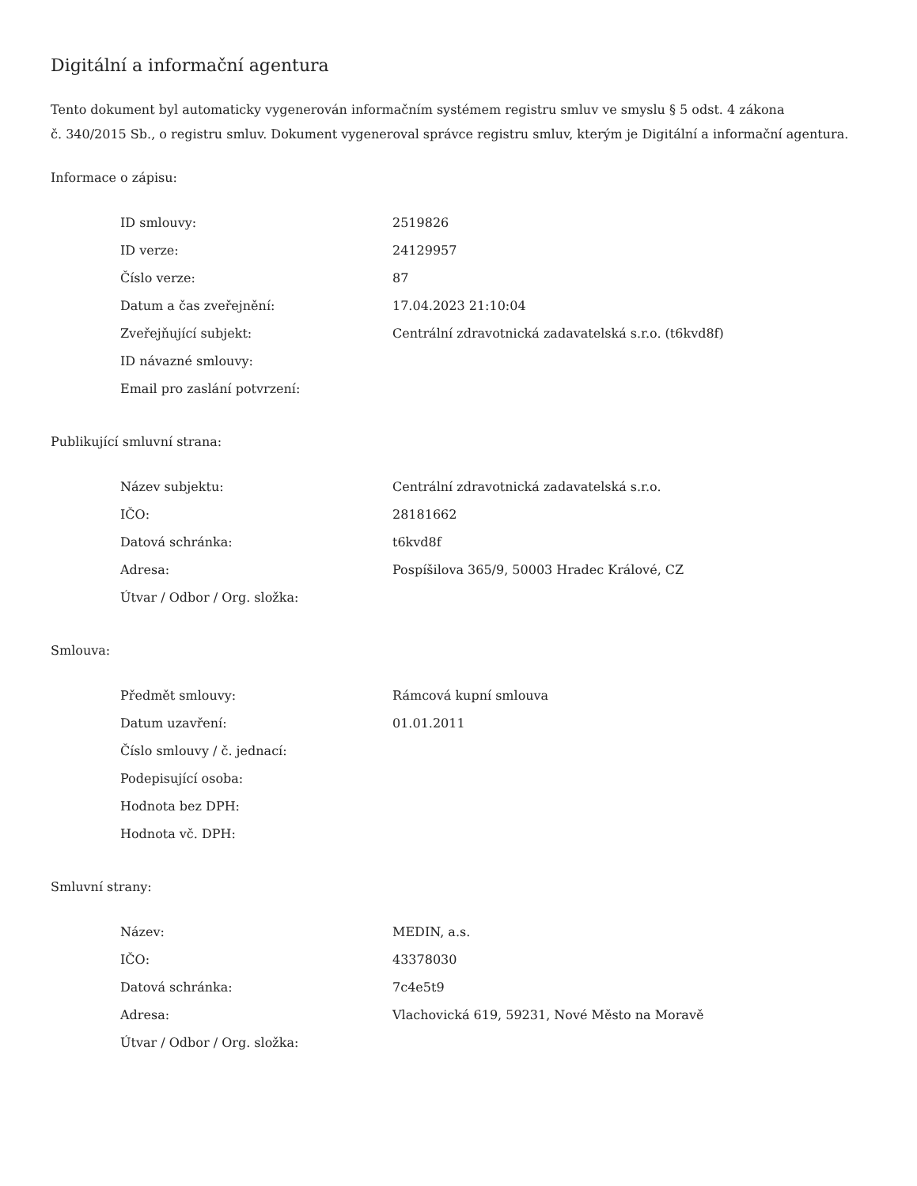Digitální a informační agentura
Tento dokument byl automaticky vygenerován informačním systémem registru smluv ve smyslu § 5 odst. 4 zákona
č. 340/2015 Sb., o registru smluv. Dokument vygeneroval správce registru smluv, kterým je Digitální a informační agentura.
Informace o zápisu:
| ID smlouvy: | 2519826 |
| ID verze: | 24129957 |
| Číslo verze: | 87 |
| Datum a čas zveřejnění: | 17.04.2023 21:10:04 |
| Zveřejňující subjekt: | Centrální zdravotnická zadavatelská s.r.o. (t6kvd8f) |
| ID návazné smlouvy: | |
| Email pro zaslání potvrzení: | |
Publikující smluvní strana:
| Název subjektu: | Centrální zdravotnická zadavatelská s.r.o. |
| IČO: | 28181662 |
| Datová schránka: | t6kvd8f |
| Adresa: | Pospíšilova 365/9, 50003 Hradec Králové, CZ |
| Útvar / Odbor / Org. složka: | |
Smlouva:
| Předmět smlouvy: | Rámcová kupní smlouva |
| Datum uzavření: | 01.01.2011 |
| Číslo smlouvy / č. jednací: | |
| Podepisující osoba: | |
| Hodnota bez DPH: | |
| Hodnota vč. DPH: | |
Smluvní strany:
| Název: | MEDIN, a.s. |
| IČO: | 43378030 |
| Datová schránka: | 7c4e5t9 |
| Adresa: | Vlachovická 619, 59231, Nové Město na Moravě |
| Útvar / Odbor / Org. složka: | |